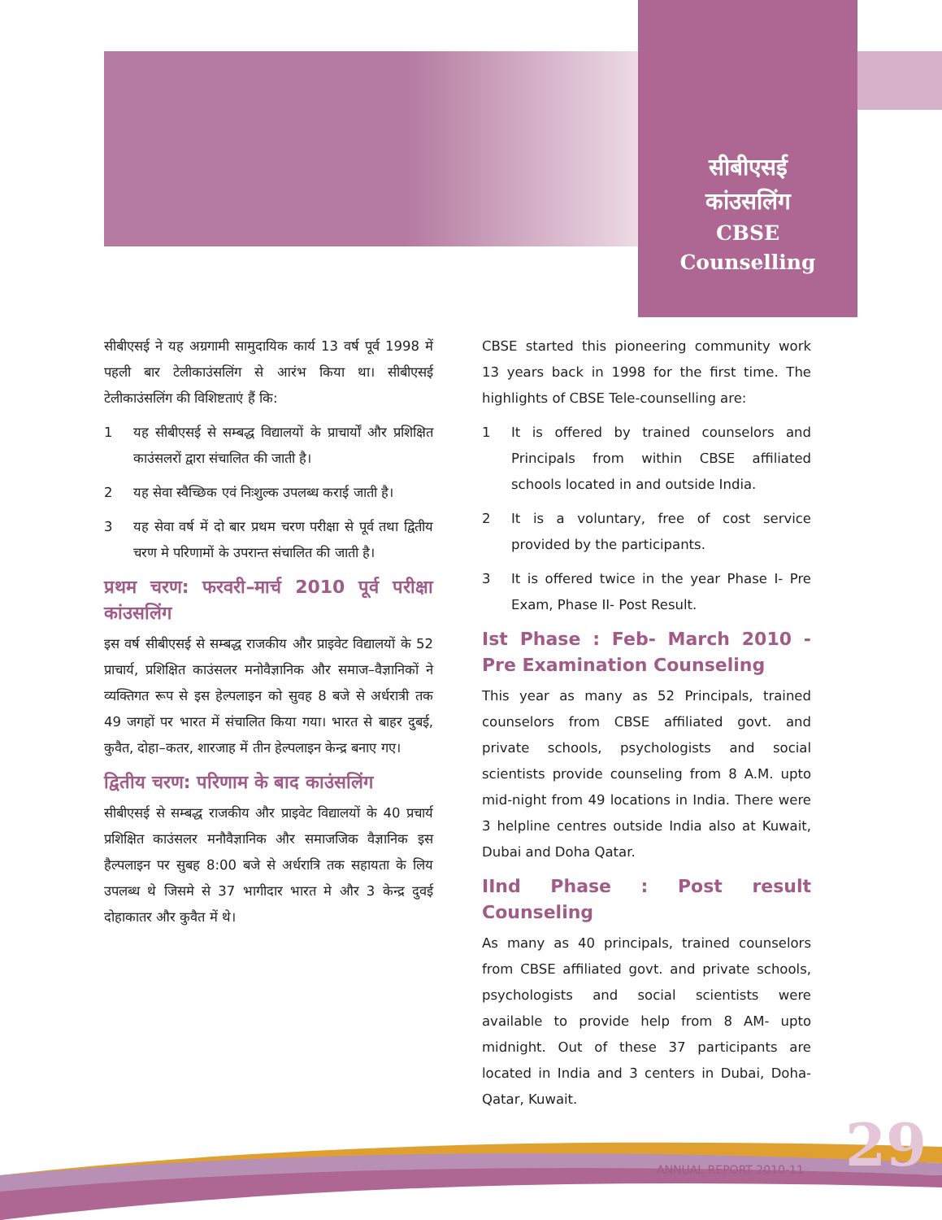सीबीएसई
कांउसलिंग
CBSE
Counselling
सीबीएसई ने यह अग्रगामी सामुदायिक कार्य 13 वर्ष पूर्व 1998 में पहली बार टेलीकाउंसलिंग से आरंभ किया था। सीबीएसई टेलीकाउंसलिंग की विशिष्टताएं हैं कि:
1 यह सीबीएसई से सम्बद्ध विद्यालयों के प्राचार्यों और प्रशिक्षित काउंसलरों द्वारा संचालित की जाती है।
2 यह सेवा स्वैच्छिक एवं निःशुल्क उपलब्ध कराई जाती है।
3 यह सेवा वर्ष में दो बार प्रथम चरण परीक्षा से पूर्व तथा द्वितीय चरण मे परिणामों के उपरान्त संचालित की जाती है।
प्रथम चरण: फरवरी–मार्च 2010 पूर्व परीक्षा कांउसलिंग
इस वर्ष सीबीएसई से सम्बद्ध राजकीय और प्राइवेट विद्यालयों के 52 प्राचार्य, प्रशिक्षित काउंसलर मनोवैज्ञानिक और समाज–वैज्ञानिकों ने व्यक्तिगत रूप से इस हेल्पलाइन को सुवह 8 बजे से अर्धरात्री तक 49 जगहों पर भारत में संचालित किया गया। भारत से बाहर दुबई, कुवैत, दोहा–कतर, शारजाह में तीन हेल्पलाइन केन्द्र बनाए गए।
द्वितीय चरण: परिणाम के बाद काउंसलिंग
सीबीएसई से सम्बद्ध राजकीय और प्राइवेट विद्यालयों के 40 प्रचार्य प्रशिक्षित काउंसलर मनौवैज्ञानिक और समाजजिक वैज्ञानिक इस हैल्पलाइन पर सुबह 8:00 बजे से अर्धरात्रि तक सहायता के लिय उपलब्ध थे जिसमे से 37 भागीदार भारत मे और 3 केन्द्र दुवई दोहाकातर और कुवैत में थे।
CBSE started this pioneering community work 13 years back in 1998 for the first time. The highlights of CBSE Tele-counselling are:
1 It is offered by trained counselors and Principals from within CBSE affiliated schools located in and outside India.
2 It is a voluntary, free of cost service provided by the participants.
3 It is offered twice in the year Phase I- Pre Exam, Phase II- Post Result.
Ist Phase : Feb- March 2010 - Pre Examination Counseling
This year as many as 52 Principals, trained counselors from CBSE affiliated govt. and private schools, psychologists and social scientists provide counseling from 8 A.M. upto mid-night from 49 locations in India. There were 3 helpline centres outside India also at Kuwait, Dubai and Doha Qatar.
IInd Phase : Post result Counseling
As many as 40 principals, trained counselors from CBSE affiliated govt. and private schools, psychologists and social scientists were available to provide help from 8 AM- upto midnight. Out of these 37 participants are located in India and 3 centers in Dubai, Doha-Qatar, Kuwait.
ANNUAL REPORT 2010-11 29